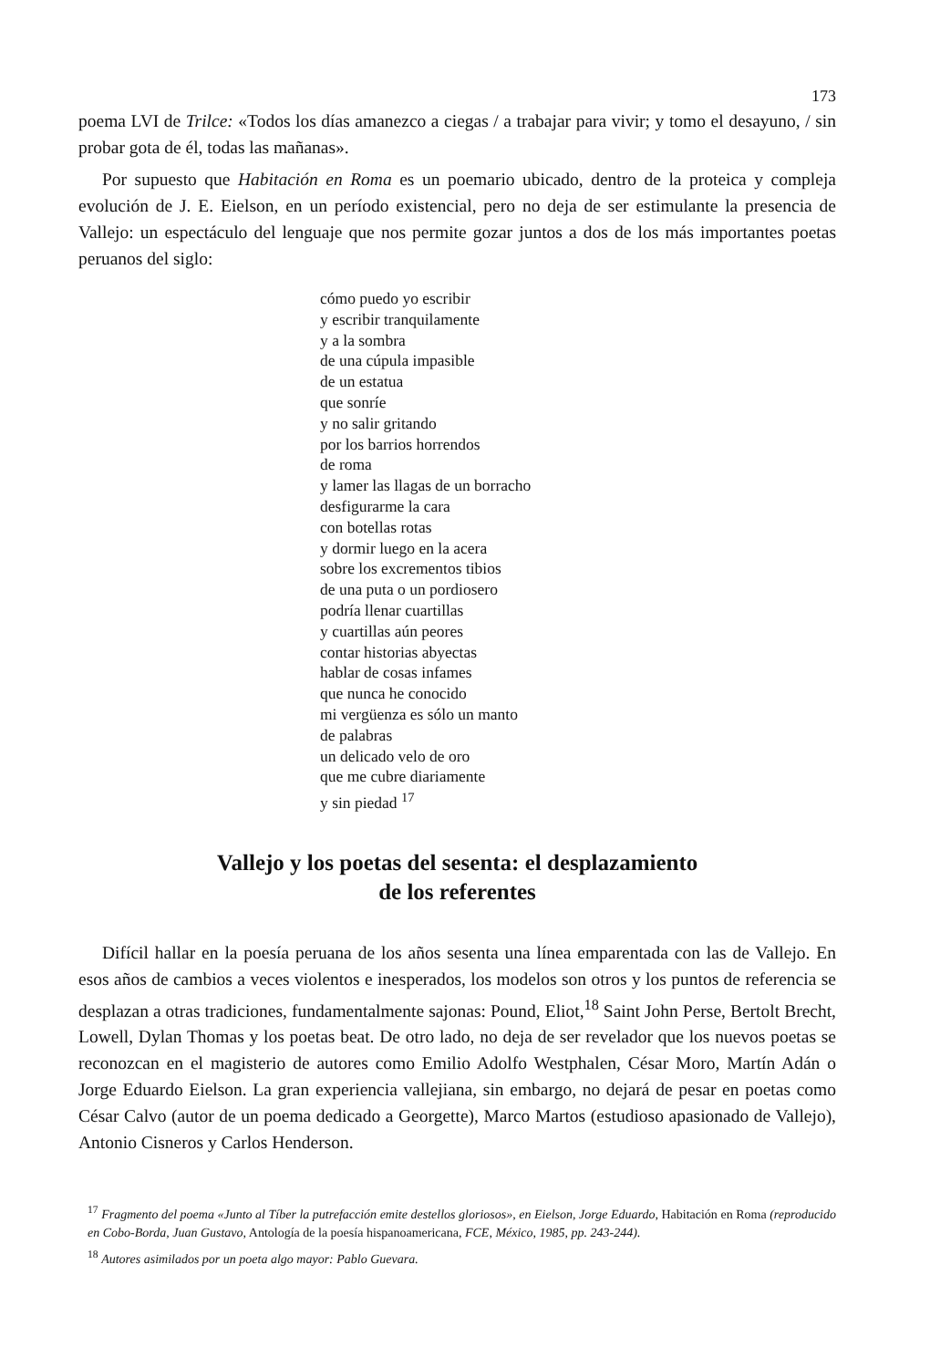173
poema LVI de Trilce: «Todos los días amanezco a ciegas / a trabajar para vivir; y tomo el desayuno, / sin probar gota de él, todas las mañanas».
Por supuesto que Habitación en Roma es un poemario ubicado, dentro de la proteica y compleja evolución de J. E. Eielson, en un período existencial, pero no deja de ser estimulante la presencia de Vallejo: un espectáculo del lenguaje que nos permite gozar juntos a dos de los más importantes poetas peruanos del siglo:
cómo puedo yo escribir
y escribir tranquilamente
y a la sombra
de una cúpula impasible
de un estatua
que sonríe
y no salir gritando
por los barrios horrendos
de roma
y lamer las llagas de un borracho
desfigurarme la cara
con botellas rotas
y dormir luego en la acera
sobre los excrementos tibios
de una puta o un pordiosero
podría llenar cuartillas
y cuartillas aún peores
contar historias abyectas
hablar de cosas infames
que nunca he conocido
mi vergüenza es sólo un manto
de palabras
un delicado velo de oro
que me cubre diariamente
y sin piedad <sup>17</sup>
Vallejo y los poetas del sesenta: el desplazamiento
de los referentes
Difícil hallar en la poesía peruana de los años sesenta una línea emparentada con las de Vallejo. En esos años de cambios a veces violentos e inesperados, los modelos son otros y los puntos de referencia se desplazan a otras tradiciones, fundamentalmente sajonas: Pound, Eliot,<sup>18</sup> Saint John Perse, Bertolt Brecht, Lowell, Dylan Thomas y los poetas beat. De otro lado, no deja de ser revelador que los nuevos poetas se reconozcan en el magisterio de autores como Emilio Adolfo Westphalen, César Moro, Martín Adán o Jorge Eduardo Eielson. La gran experiencia vallejiana, sin embargo, no dejará de pesar en poetas como César Calvo (autor de un poema dedicado a Georgette), Marco Martos (estudioso apasionado de Vallejo), Antonio Cisneros y Carlos Henderson.
<sup>17</sup> Fragmento del poema «Junto al Tíber la putrefacción emite destellos gloriosos», en Eielson, Jorge Eduardo, Habitación en Roma (reproducido en Cobo-Borda, Juan Gustavo, Antología de la poesía hispanoamericana, FCE, México, 1985, pp. 243-244).
<sup>18</sup> Autores asimilados por un poeta algo mayor: Pablo Guevara.